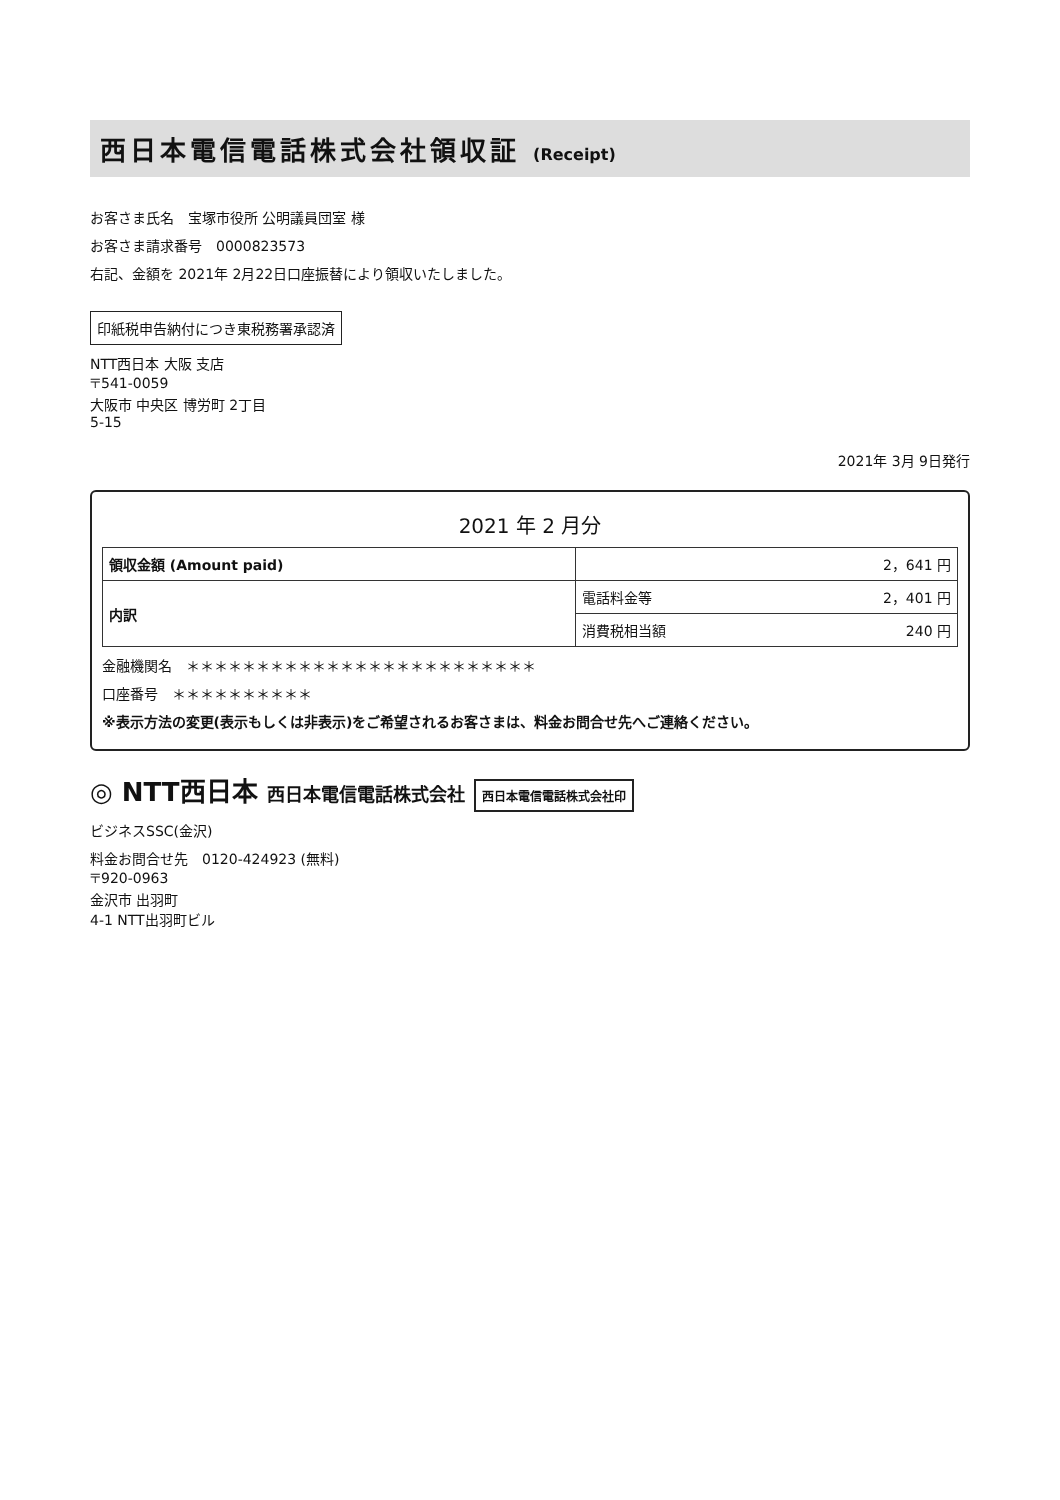西日本電信電話株式会社領収証 (Receipt)
お客さま氏名　宝塚市役所 公明議員団室 様
お客さま請求番号　0000823573
右記、金額を 2021年 2月22日口座振替により領収いたしました。
印紙税申告納付につき東税務署承認済
NTT西日本 大阪 支店
〒541-0059
大阪市 中央区 博労町 2丁目
5-15
2021年 3月 9日発行
2021 年 2 月分
| 領収金額 (Amount paid) | 2，641 円 |
| 内訳 | 電話料金等 2，401 円 |
| | 消費税相当額 240 円 |
金融機関名　＊＊＊＊＊＊＊＊＊＊＊＊＊＊＊＊＊＊＊＊＊＊＊＊＊
口座番号　＊＊＊＊＊＊＊＊＊＊
※表示方法の変更(表示もしくは非表示)をご希望されるお客さまは、料金お問合せ先へご連絡ください。
◎ NTT西日本 西日本電信電話株式会社 西日本電信電話株式会社印
ビジネスSSC(金沢)
料金お問合せ先　0120-424923 (無料)
〒920-0963
金沢市 出羽町
4-1 NTT出羽町ビル